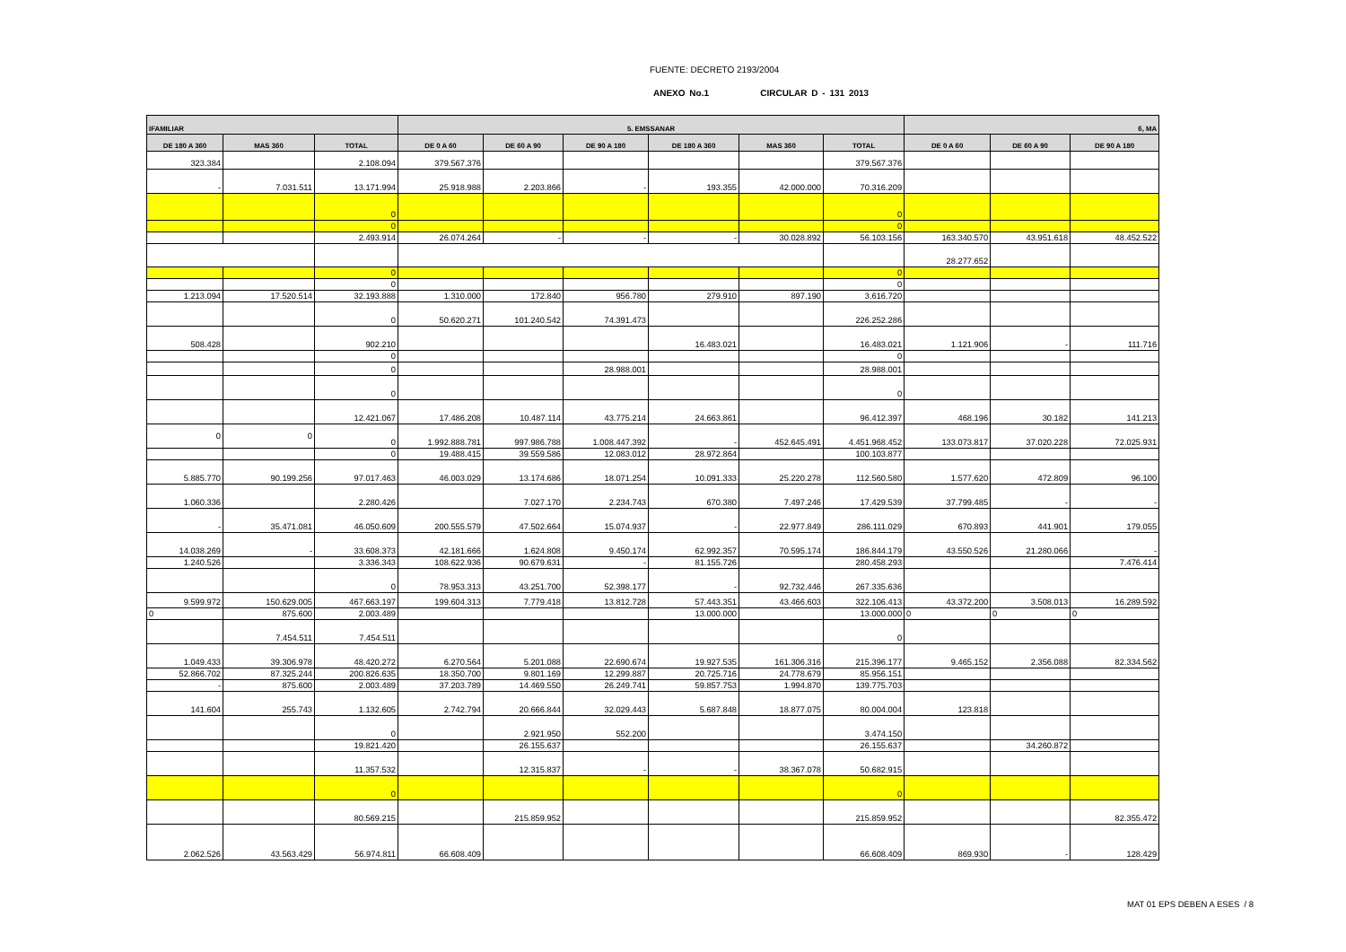FUENTE: DECRETO 2193/2004
ANEXO No.1 CIRCULAR D - 131 2013
| IFAMILIAR | | | 5. EMSSANAR | | | | | | 6, MA | | |
| --- | --- | --- | --- | --- | --- | --- | --- | --- | --- | --- | --- |
| DE 180 A 360 | MAS 360 | TOTAL | DE 0 A 60 | DE 60 A 90 | DE 90 A 180 | DE 180 A 360 | MAS 360 | TOTAL | DE 0 A 60 | DE 60 A 90 | DE 90 A 180 |
| 323.384 | | 2.108.094 | 379.567.376 | | | | | 379.567.376 | | | |
| - | 7.031.511 | 13.171.994 | 25.918.988 | 2.203.866 | - | 193.355 | 42.000.000 | 70.316.209 | | | |
| | | 0 | | | | | | 0 | | | |
| | | 0 | | | | | | 0 | | | |
| | | 2.493.914 | 26.074.264 | - | - | - | 30.028.892 | 56.103.156 | 163.340.570 | 43.951.618 | 48.452.522 |
| | | | | | | | | | 28.277.652 | | |
| | | 0 | | | | | | 0 | | | |
| | | 0 | | | | | | 0 | | | |
| 1.213.094 | 17.520.514 | 32.193.888 | 1.310.000 | 172.840 | 956.780 | 279.910 | 897.190 | 3.616.720 | | | |
| | | 0 | 50.620.271 | 101.240.542 | 74.391.473 | | | 226.252.286 | | | |
| 508.428 | | 902.210 | | | | 16.483.021 | | 16.483.021 | 1.121.906 | - | 111.716 |
| | | 0 | | | | | | 0 | | | |
| | | 0 | | | 28.988.001 | | | 28.988.001 | | | |
| | | 0 | | | | | | 0 | | | |
| | | 12.421.067 | 17.486.208 | 10.487.114 | 43.775.214 | 24.663.861 | | 96.412.397 | 468.196 | 30.182 | 141.213 |
| 0 | 0 | 0 | 1.992.888.781 | 997.986.788 | 1.008.447.392 | - | 452.645.491 | 4.451.968.452 | 133.073.817 | 37.020.228 | 72.025.931 |
| | | 0 | 19.488.415 | 39.559.586 | 12.083.012 | 28.972.864 | | 100.103.877 | | | |
| 5.885.770 | 90.199.256 | 97.017.463 | 46.003.029 | 13.174.686 | 18.071.254 | 10.091.333 | 25.220.278 | 112.560.580 | 1.577.620 | 472.809 | 96.100 |
| 1.060.336 | | 2.280.426 | | 7.027.170 | 2.234.743 | 670.380 | 7.497.246 | 17.429.539 | 37.799.485 | - | - |
| - | 35.471.081 | 46.050.609 | 200.555.579 | 47.502.664 | 15.074.937 | - | 22.977.849 | 286.111.029 | 670.893 | 441.901 | 179.055 |
| 14.038.269 | - | 33.608.373 | 42.181.666 | 1.624.808 | 9.450.174 | 62.992.357 | 70.595.174 | 186.844.179 | 43.550.526 | 21.280.066 | - |
| 1.240.526 | | 3.336.343 | 108.622.936 | 90.679.631 | - | 81.155.726 | | 280.458.293 | | | 7.476.414 |
| | | 0 | 78.953.313 | 43.251.700 | 52.398.177 | - | 92.732.446 | 267.335.636 | | | |
| 9.599.972 | 150.629.005 | 467.663.197 | 199.604.313 | 7.779.418 | 13.812.728 | 57.443.351 | 43.466.603 | 322.106.413 | 43.372.200 | 3.508.013 | 16.289.592 |
| 0 | 875.600 | 2.003.489 | | | | 13.000.000 | | 13.000.000 | 0 | 0 | 0 |
| | 7.454.511 | 7.454.511 | | | | | | 0 | | | |
| 1.049.433 | 39.306.978 | 48.420.272 | 6.270.564 | 5.201.088 | 22.690.674 | 19.927.535 | 161.306.316 | 215.396.177 | 9.465.152 | 2.356.088 | 82.334.562 |
| 52.866.702 | 87.325.244 | 200.826.635 | 18.350.700 | 9.801.169 | 12.299.887 | 20.725.716 | 24.778.679 | 85.956.151 | | | |
| - | 875.600 | 2.003.489 | 37.203.789 | 14.469.550 | 26.249.741 | 59.857.753 | 1.994.870 | 139.775.703 | | | |
| 141.604 | 255.743 | 1.132.605 | 2.742.794 | 20.666.844 | 32.029.443 | 5.687.848 | 18.877.075 | 80.004.004 | 123.818 | | |
| | | 0 | | 2.921.950 | 552.200 | | | 3.474.150 | | | |
| | | 19.821.420 | | 26.155.637 | | | | 26.155.637 | | 34.260.872 | |
| | | 11.357.532 | | 12.315.837 | - | - | 38.367.078 | 50.682.915 | | | |
| | | 0 | | | | | | 0 | | | |
| | | 80.569.215 | | 215.859.952 | | | | 215.859.952 | | | 82.355.472 |
| 2.062.526 | 43.563.429 | 56.974.811 | 66.608.409 | | | | | 66.608.409 | 869.930 | - | 128.429 |
MAT 01 EPS DEBEN A ESES / 8